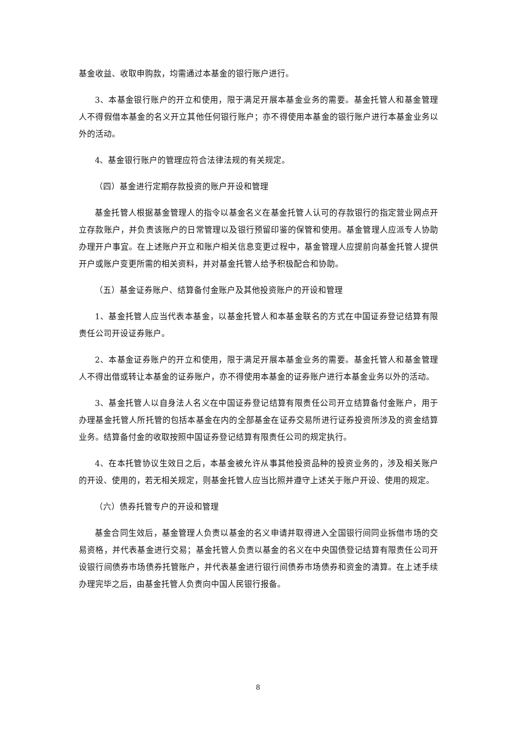基金收益、收取申购款，均需通过本基金的银行账户进行。
3、本基金银行账户的开立和使用，限于满足开展本基金业务的需要。基金托管人和基金管理人不得假借本基金的名义开立其他任何银行账户；亦不得使用本基金的银行账户进行本基金业务以外的活动。
4、基金银行账户的管理应符合法律法规的有关规定。
（四）基金进行定期存款投资的账户开设和管理
基金托管人根据基金管理人的指令以基金名义在基金托管人认可的存款银行的指定营业网点开立存款账户，并负责该账户的日常管理以及银行预留印鉴的保管和使用。基金管理人应派专人协助办理开户事宜。在上述账户开立和账户相关信息变更过程中，基金管理人应提前向基金托管人提供开户或账户变更所需的相关资料，并对基金托管人给予积极配合和协助。
（五）基金证券账户、结算备付金账户及其他投资账户的开设和管理
1、基金托管人应当代表本基金，以基金托管人和本基金联名的方式在中国证券登记结算有限责任公司开设证券账户。
2、本基金证券账户的开立和使用，限于满足开展本基金业务的需要。基金托管人和基金管理人不得出借或转让本基金的证券账户，亦不得使用本基金的证券账户进行本基金业务以外的活动。
3、基金托管人以自身法人名义在中国证券登记结算有限责任公司开立结算备付金账户，用于办理基金托管人所托管的包括本基金在内的全部基金在证券交易所进行证券投资所涉及的资金结算业务。结算备付金的收取按照中国证券登记结算有限责任公司的规定执行。
4、在本托管协议生效日之后，本基金被允许从事其他投资品种的投资业务的，涉及相关账户的开设、使用的，若无相关规定，则基金托管人应当比照并遵守上述关于账户开设、使用的规定。
（六）债券托管专户的开设和管理
基金合同生效后，基金管理人负责以基金的名义申请并取得进入全国银行间同业拆借市场的交易资格，并代表基金进行交易；基金托管人负责以基金的名义在中央国债登记结算有限责任公司开设银行间债券市场债券托管账户，并代表基金进行银行间债券市场债券和资金的清算。在上述手续办理完毕之后，由基金托管人负责向中国人民银行报备。
8